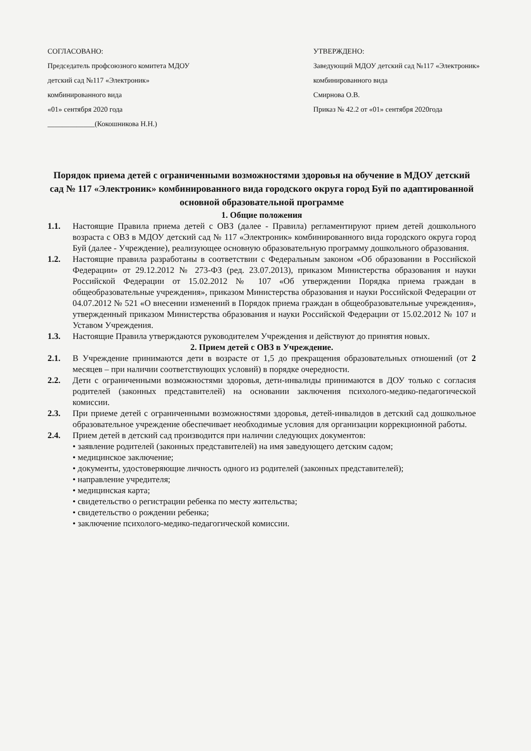СОГЛАСОВАНО:
Председатель профсоюзного комитета МДОУ
детский сад №117 «Электроник»
комбинированного вида
«01» сентября 2020 года
_____________(Кокошникова Н.Н.)
УТВЕРЖДЕНО:
Заведующий МДОУ детский сад №117 «Электроник»
комбинированного вида
Смирнова О.В.
Приказ № 42.2 от «01» сентября 2020года
Порядок приема детей с ограниченными возможностями здоровья на обучение в МДОУ детский сад № 117 «Электроник» комбинированного вида городского округа город Буй по адаптированной основной образовательной программе
1. Общие положения
1.1. Настоящие Правила приема детей с ОВЗ (далее - Правила) регламентируют прием детей дошкольного возраста с ОВЗ в МДОУ детский сад № 117 «Электроник» комбинированного вида городского округа город Буй (далее - Учреждение), реализующее основную образовательную программу дошкольного образования.
1.2. Настоящие правила разработаны в соответствии с Федеральным законом «Об образовании в Российской Федерации» от 29.12.2012 № 273-ФЗ (ред. 23.07.2013), приказом Министерства образования и науки Российской Федерации от 15.02.2012 № 107 «Об утверждении Порядка приема граждан в общеобразовательные учреждения», приказом Министерства образования и науки Российской Федерации от 04.07.2012 № 521 «О внесении изменений в Порядок приема граждан в общеобразовательные учреждения», утвержденный приказом Министерства образования и науки Российской Федерации от 15.02.2012 № 107 и Уставом Учреждения.
1.3. Настоящие Правила утверждаются руководителем Учреждения и действуют до принятия новых.
2. Прием детей с ОВЗ в Учреждение.
2.1. В Учреждение принимаются дети в возрасте от 1,5 до прекращения образовательных отношений (от 2 месяцев – при наличии соответствующих условий) в порядке очередности.
2.2. Дети с ограниченными возможностями здоровья, дети-инвалиды принимаются в ДОУ только с согласия родителей (законных представителей) на основании заключения психолого-медико-педагогической комиссии.
2.3. При приеме детей с ограниченными возможностями здоровья, детей-инвалидов в детский сад дошкольное образовательное учреждение обеспечивает необходимые условия для организации коррекционной работы.
2.4. Прием детей в детский сад производится при наличии следующих документов:
• заявление родителей (законных представителей) на имя заведующего детским садом;
• медицинское заключение;
• документы, удостоверяющие личность одного из родителей (законных представителей);
• направление учредителя;
• медицинская карта;
• свидетельство о регистрации ребенка по месту жительства;
• свидетельство о рождении ребенка;
• заключение психолого-медико-педагогической комиссии.